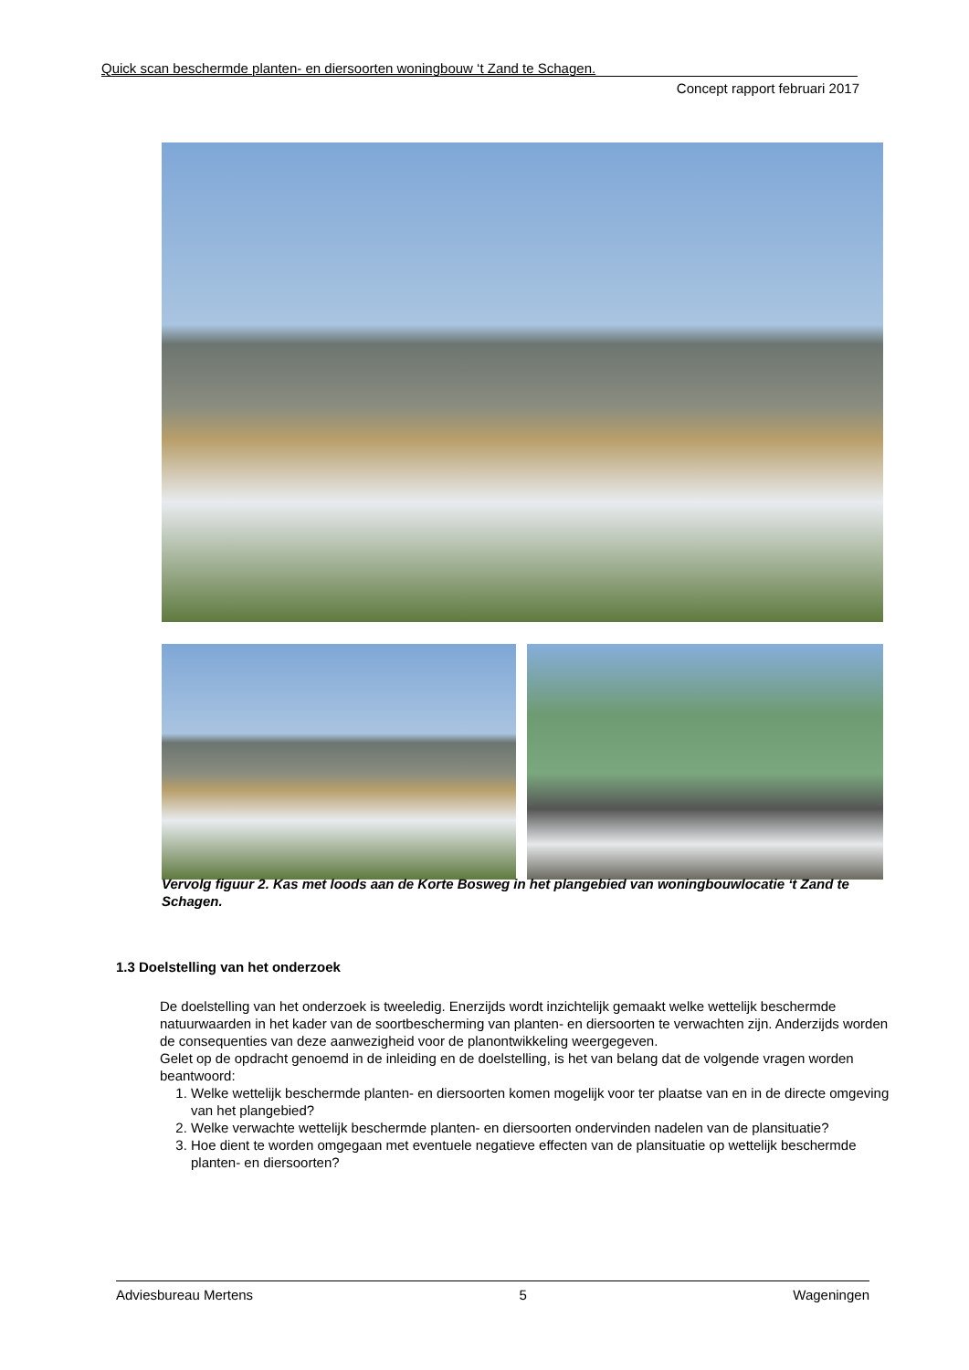Quick scan beschermde planten- en diersoorten woningbouw ‘t Zand te Schagen.
Concept rapport februari 2017
Vervolg figuur 2. Kas met loods aan de Korte Bosweg in het plangebied van woningbouwlocatie ‘t Zand te Schagen.
1.3 Doelstelling van het onderzoek
De doelstelling van het onderzoek is tweeledig. Enerzijds wordt inzichtelijk gemaakt welke wettelijk beschermde natuurwaarden in het kader van de soortbescherming van planten- en diersoorten te verwachten zijn. Anderzijds worden de consequenties van deze aanwezigheid voor de planontwikkeling weergegeven.
Gelet op de opdracht genoemd in de inleiding en de doelstelling, is het van belang dat de volgende vragen worden beantwoord:
1. Welke wettelijk beschermde planten- en diersoorten komen mogelijk voor ter plaatse van en in de directe omgeving van het plangebied?
2. Welke verwachte wettelijk beschermde planten- en diersoorten ondervinden nadelen van de plansituatie?
3. Hoe dient te worden omgegaan met eventuele negatieve effecten van de plansituatie op wettelijk beschermde planten- en diersoorten?
Adviesbureau Mertens 5 Wageningen